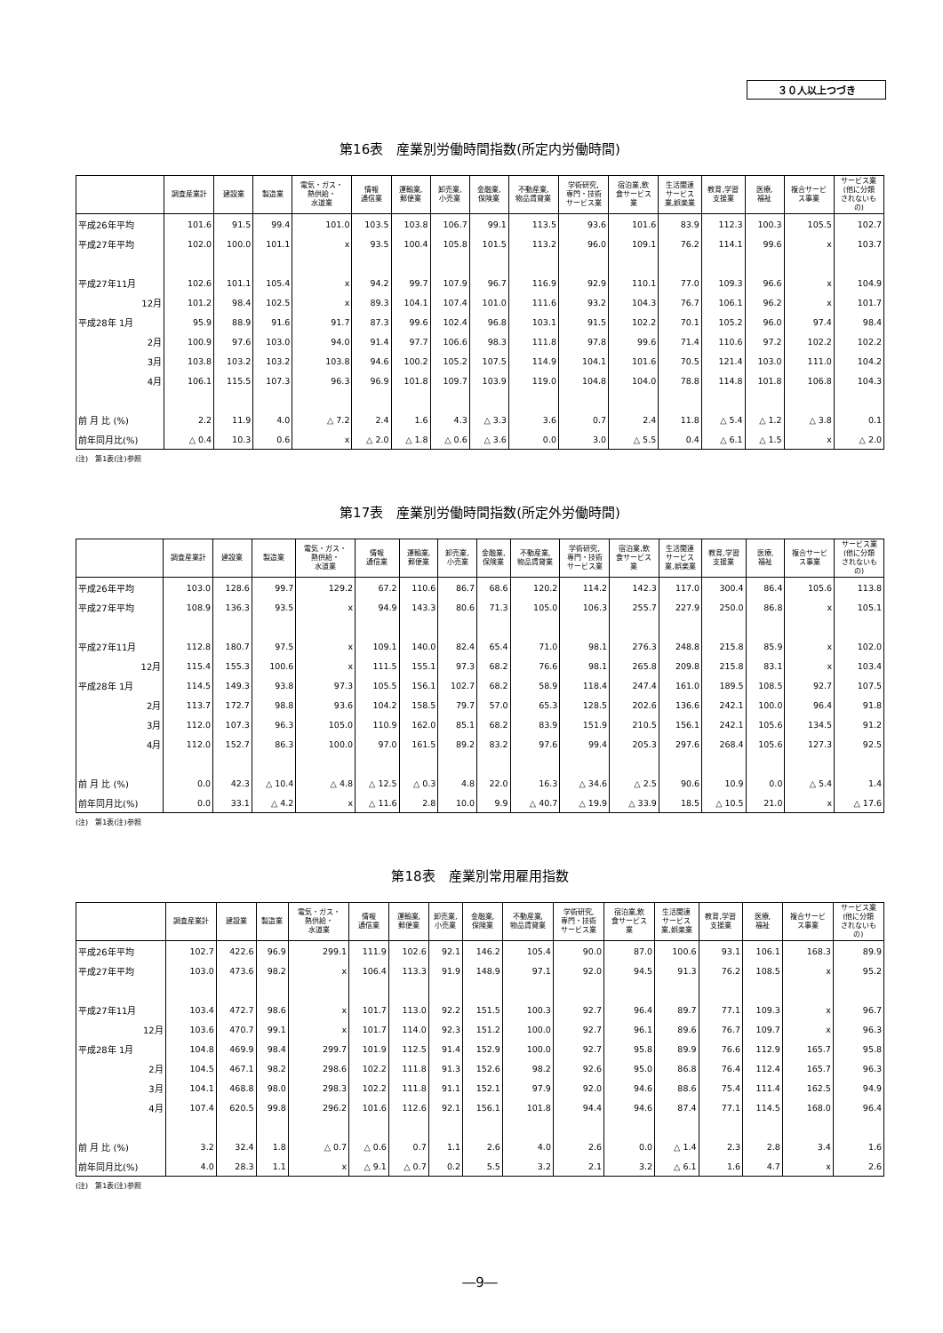３０人以上つづき
第16表　産業別労働時間指数(所定内労働時間)
| | 調査産業計 | 建設業 | 製造業 | 電気・ガス・ 熱供給・ 水道業 | 情報 通信業 | 運輸業, 郵便業 | 卸売業, 小売業 | 金融業, 保険業 | 不動産業, 物品賃貸業 | 学術研究, 専門・技術 サービス業 | 宿泊業,飲 食サービス 業 | 生活関連 サービス 業,娯楽業 | 教育,学習 支援業 | 医療, 福祉 | 複合サービ ス事業 | サービス業 (他に分類 されないも の) |
| --- | --- | --- | --- | --- | --- | --- | --- | --- | --- | --- | --- | --- | --- | --- | --- | --- |
| 平成26年平均 | 101.6 | 91.5 | 99.4 | 101.0 | 103.5 | 103.8 | 106.7 | 99.1 | 113.5 | 93.6 | 101.6 | 83.9 | 112.3 | 100.3 | 105.5 | 102.7 |
| 平成27年平均 | 102.0 | 100.0 | 101.1 | x | 93.5 | 100.4 | 105.8 | 101.5 | 113.2 | 96.0 | 109.1 | 76.2 | 114.1 | 99.6 | x | 103.7 |
| 平成27年11月 | 102.6 | 101.1 | 105.4 | x | 94.2 | 99.7 | 107.9 | 96.7 | 116.9 | 92.9 | 110.1 | 77.0 | 109.3 | 96.6 | x | 104.9 |
| 12月 | 101.2 | 98.4 | 102.5 | x | 89.3 | 104.1 | 107.4 | 101.0 | 111.6 | 93.2 | 104.3 | 76.7 | 106.1 | 96.2 | x | 101.7 |
| 平成28年 1月 | 95.9 | 88.9 | 91.6 | 91.7 | 87.3 | 99.6 | 102.4 | 96.8 | 103.1 | 91.5 | 102.2 | 70.1 | 105.2 | 96.0 | 97.4 | 98.4 |
| 2月 | 100.9 | 97.6 | 103.0 | 94.0 | 91.4 | 97.7 | 106.6 | 98.3 | 111.8 | 97.8 | 99.6 | 71.4 | 110.6 | 97.2 | 102.2 | 102.2 |
| 3月 | 103.8 | 103.2 | 103.2 | 103.8 | 94.6 | 100.2 | 105.2 | 107.5 | 114.9 | 104.1 | 101.6 | 70.5 | 121.4 | 103.0 | 111.0 | 104.2 |
| 4月 | 106.1 | 115.5 | 107.3 | 96.3 | 96.9 | 101.8 | 109.7 | 103.9 | 119.0 | 104.8 | 104.0 | 78.8 | 114.8 | 101.8 | 106.8 | 104.3 |
| 前 月 比 (%) | 2.2 | 11.9 | 4.0 | △ 7.2 | 2.4 | 1.6 | 4.3 | △ 3.3 | 3.6 | 0.7 | 2.4 | 11.8 | △ 5.4 | △ 1.2 | △ 3.8 | 0.1 |
| 前年同月比(%) | △ 0.4 | 10.3 | 0.6 | x | △ 2.0 | △ 1.8 | △ 0.6 | △ 3.6 | 0.0 | 3.0 | △ 5.5 | 0.4 | △ 6.1 | △ 1.5 | x | △ 2.0 |
(注)　第1表(注)参照
第17表　産業別労働時間指数(所定外労働時間)
| | 調査産業計 | 建設業 | 製造業 | 電気・ガス・ 熱供給・ 水道業 | 情報 通信業 | 運輸業, 郵便業 | 卸売業, 小売業 | 金融業, 保険業 | 不動産業, 物品賃貸業 | 学術研究, 専門・技術 サービス業 | 宿泊業,飲 食サービス 業 | 生活関連 サービス 業,娯楽業 | 教育,学習 支援業 | 医療, 福祉 | 複合サービ ス事業 | サービス業 (他に分類 されないも の) |
| --- | --- | --- | --- | --- | --- | --- | --- | --- | --- | --- | --- | --- | --- | --- | --- | --- |
| 平成26年平均 | 103.0 | 128.6 | 99.7 | 129.2 | 67.2 | 110.6 | 86.7 | 68.6 | 120.2 | 114.2 | 142.3 | 117.0 | 300.4 | 86.4 | 105.6 | 113.8 |
| 平成27年平均 | 108.9 | 136.3 | 93.5 | x | 94.9 | 143.3 | 80.6 | 71.3 | 105.0 | 106.3 | 255.7 | 227.9 | 250.0 | 86.8 | x | 105.1 |
| 平成27年11月 | 112.8 | 180.7 | 97.5 | x | 109.1 | 140.0 | 82.4 | 65.4 | 71.0 | 98.1 | 276.3 | 248.8 | 215.8 | 85.9 | x | 102.0 |
| 12月 | 115.4 | 155.3 | 100.6 | x | 111.5 | 155.1 | 97.3 | 68.2 | 76.6 | 98.1 | 265.8 | 209.8 | 215.8 | 83.1 | x | 103.4 |
| 平成28年 1月 | 114.5 | 149.3 | 93.8 | 97.3 | 105.5 | 156.1 | 102.7 | 68.2 | 58.9 | 118.4 | 247.4 | 161.0 | 189.5 | 108.5 | 92.7 | 107.5 |
| 2月 | 113.7 | 172.7 | 98.8 | 93.6 | 104.2 | 158.5 | 79.7 | 57.0 | 65.3 | 128.5 | 202.6 | 136.6 | 242.1 | 100.0 | 96.4 | 91.8 |
| 3月 | 112.0 | 107.3 | 96.3 | 105.0 | 110.9 | 162.0 | 85.1 | 68.2 | 83.9 | 151.9 | 210.5 | 156.1 | 242.1 | 105.6 | 134.5 | 91.2 |
| 4月 | 112.0 | 152.7 | 86.3 | 100.0 | 97.0 | 161.5 | 89.2 | 83.2 | 97.6 | 99.4 | 205.3 | 297.6 | 268.4 | 105.6 | 127.3 | 92.5 |
| 前 月 比 (%) | 0.0 | 42.3 | △ 10.4 | △ 4.8 | △ 12.5 | △ 0.3 | 4.8 | 22.0 | 16.3 | △ 34.6 | △ 2.5 | 90.6 | 10.9 | 0.0 | △ 5.4 | 1.4 |
| 前年同月比(%) | 0.0 | 33.1 | △ 4.2 | x | △ 11.6 | 2.8 | 10.0 | 9.9 | △ 40.7 | △ 19.9 | △ 33.9 | 18.5 | △ 10.5 | 21.0 | x | △ 17.6 |
(注)　第1表(注)参照
第18表　産業別常用雇用指数
| | 調査産業計 | 建設業 | 製造業 | 電気・ガス・ 熱供給・ 水道業 | 情報 通信業 | 運輸業, 郵便業 | 卸売業, 小売業 | 金融業, 保険業 | 不動産業, 物品賃貸業 | 学術研究, 専門・技術 サービス業 | 宿泊業,飲 食サービス 業 | 生活関連 サービス 業,娯楽業 | 教育,学習 支援業 | 医療, 福祉 | 複合サービ ス事業 | サービス業 (他に分類 されないも の) |
| --- | --- | --- | --- | --- | --- | --- | --- | --- | --- | --- | --- | --- | --- | --- | --- | --- |
| 平成26年平均 | 102.7 | 422.6 | 96.9 | 299.1 | 111.9 | 102.6 | 92.1 | 146.2 | 105.4 | 90.0 | 87.0 | 100.6 | 93.1 | 106.1 | 168.3 | 89.9 |
| 平成27年平均 | 103.0 | 473.6 | 98.2 | x | 106.4 | 113.3 | 91.9 | 148.9 | 97.1 | 92.0 | 94.5 | 91.3 | 76.2 | 108.5 | x | 95.2 |
| 平成27年11月 | 103.4 | 472.7 | 98.6 | x | 101.7 | 113.0 | 92.2 | 151.5 | 100.3 | 92.7 | 96.4 | 89.7 | 77.1 | 109.3 | x | 96.7 |
| 12月 | 103.6 | 470.7 | 99.1 | x | 101.7 | 114.0 | 92.3 | 151.2 | 100.0 | 92.7 | 96.1 | 89.6 | 76.7 | 109.7 | x | 96.3 |
| 平成28年 1月 | 104.8 | 469.9 | 98.4 | 299.7 | 101.9 | 112.5 | 91.4 | 152.9 | 100.0 | 92.7 | 95.8 | 89.9 | 76.6 | 112.9 | 165.7 | 95.8 |
| 2月 | 104.5 | 467.1 | 98.2 | 298.6 | 102.2 | 111.8 | 91.3 | 152.6 | 98.2 | 92.6 | 95.0 | 86.8 | 76.4 | 112.4 | 165.7 | 96.3 |
| 3月 | 104.1 | 468.8 | 98.0 | 298.3 | 102.2 | 111.8 | 91.1 | 152.1 | 97.9 | 92.0 | 94.6 | 88.6 | 75.4 | 111.4 | 162.5 | 94.9 |
| 4月 | 107.4 | 620.5 | 99.8 | 296.2 | 101.6 | 112.6 | 92.1 | 156.1 | 101.8 | 94.4 | 94.6 | 87.4 | 77.1 | 114.5 | 168.0 | 96.4 |
| 前 月 比 (%) | 3.2 | 32.4 | 1.8 | △ 0.7 | △ 0.6 | 0.7 | 1.1 | 2.6 | 4.0 | 2.6 | 0.0 | △ 1.4 | 2.3 | 2.8 | 3.4 | 1.6 |
| 前年同月比(%) | 4.0 | 28.3 | 1.1 | x | △ 9.1 | △ 0.7 | 0.2 | 5.5 | 3.2 | 2.1 | 3.2 | △ 6.1 | 1.6 | 4.7 | x | 2.6 |
(注)　第1表(注)参照
―9―